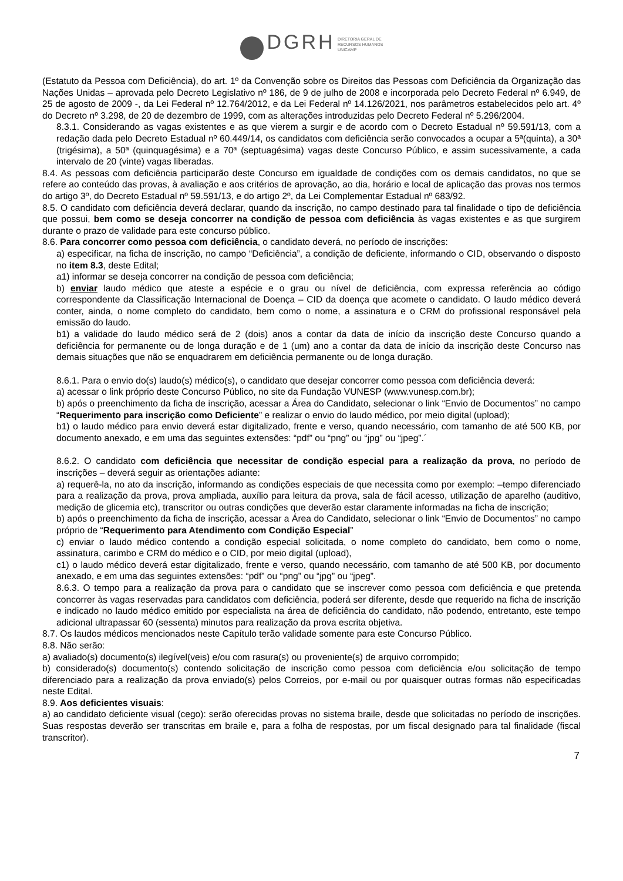DGRH DIRETORIA GERAL DE
RECURSOS HUMANOS
UNICAMP
(Estatuto da Pessoa com Deficiência), do art. 1º da Convenção sobre os Direitos das Pessoas com Deficiência da Organização das Nações Unidas – aprovada pelo Decreto Legislativo nº 186, de 9 de julho de 2008 e incorporada pelo Decreto Federal nº 6.949, de 25 de agosto de 2009 -, da Lei Federal nº 12.764/2012, e da Lei Federal nº 14.126/2021, nos parâmetros estabelecidos pelo art. 4º do Decreto nº 3.298, de 20 de dezembro de 1999, com as alterações introduzidas pelo Decreto Federal nº 5.296/2004.
8.3.1. Considerando as vagas existentes e as que vierem a surgir e de acordo com o Decreto Estadual nº 59.591/13, com a redação dada pelo Decreto Estadual nº 60.449/14, os candidatos com deficiência serão convocados a ocupar a 5ª(quinta), a 30ª (trigésima), a 50ª (quinquagésima) e a 70ª (septuagésima) vagas deste Concurso Público, e assim sucessivamente, a cada intervalo de 20 (vinte) vagas liberadas.
8.4. As pessoas com deficiência participarão deste Concurso em igualdade de condições com os demais candidatos, no que se refere ao conteúdo das provas, à avaliação e aos critérios de aprovação, ao dia, horário e local de aplicação das provas nos termos do artigo 3º, do Decreto Estadual nº 59.591/13, e do artigo 2º, da Lei Complementar Estadual nº 683/92.
8.5. O candidato com deficiência deverá declarar, quando da inscrição, no campo destinado para tal finalidade o tipo de deficiência que possui, bem como se deseja concorrer na condição de pessoa com deficiência às vagas existentes e as que surgirem durante o prazo de validade para este concurso público.
8.6. Para concorrer como pessoa com deficiência, o candidato deverá, no período de inscrições:
a) especificar, na ficha de inscrição, no campo “Deficiência”, a condição de deficiente, informando o CID, observando o disposto no item 8.3, deste Edital;
a1) informar se deseja concorrer na condição de pessoa com deficiência;
b) enviar laudo médico que ateste a espécie e o grau ou nível de deficiência, com expressa referência ao código correspondente da Classificação Internacional de Doença – CID da doença que acomete o candidato. O laudo médico deverá conter, ainda, o nome completo do candidato, bem como o nome, a assinatura e o CRM do profissional responsável pela emissão do laudo.
b1) a validade do laudo médico será de 2 (dois) anos a contar da data de início da inscrição deste Concurso quando a deficiência for permanente ou de longa duração e de 1 (um) ano a contar da data de início da inscrição deste Concurso nas demais situações que não se enquadrarem em deficiência permanente ou de longa duração.
8.6.1. Para o envio do(s) laudo(s) médico(s), o candidato que desejar concorrer como pessoa com deficiência deverá:
a) acessar o link próprio deste Concurso Público, no site da Fundação VUNESP (www.vunesp.com.br);
b) após o preenchimento da ficha de inscrição, acessar a Área do Candidato, selecionar o link “Envio de Documentos” no campo “Requerimento para inscrição como Deficiente” e realizar o envio do laudo médico, por meio digital (upload);
b1) o laudo médico para envio deverá estar digitalizado, frente e verso, quando necessário, com tamanho de até 500 KB, por documento anexado, e em uma das seguintes extensões: “pdf” ou “png” ou “jpg” ou “jpeg”.´
8.6.2. O candidato com deficiência que necessitar de condição especial para a realização da prova, no período de inscrições – deverá seguir as orientações adiante:
a) requerê-la, no ato da inscrição, informando as condições especiais de que necessita como por exemplo: –tempo diferenciado para a realização da prova, prova ampliada, auxílio para leitura da prova, sala de fácil acesso, utilização de aparelho (auditivo, medição de glicemia etc), transcritor ou outras condições que deverão estar claramente informadas na ficha de inscrição;
b) após o preenchimento da ficha de inscrição, acessar a Área do Candidato, selecionar o link “Envio de Documentos” no campo próprio de “Requerimento para Atendimento com Condição Especial”
c) enviar o laudo médico contendo a condição especial solicitada, o nome completo do candidato, bem como o nome, assinatura, carimbo e CRM do médico e o CID, por meio digital (upload),
c1) o laudo médico deverá estar digitalizado, frente e verso, quando necessário, com tamanho de até 500 KB, por documento anexado, e em uma das seguintes extensões: “pdf” ou “png” ou “jpg” ou “jpeg”.
8.6.3. O tempo para a realização da prova para o candidato que se inscrever como pessoa com deficiência e que pretenda concorrer às vagas reservadas para candidatos com deficiência, poderá ser diferente, desde que requerido na ficha de inscrição e indicado no laudo médico emitido por especialista na área de deficiência do candidato, não podendo, entretanto, este tempo adicional ultrapassar 60 (sessenta) minutos para realização da prova escrita objetiva.
8.7. Os laudos médicos mencionados neste Capítulo terão validade somente para este Concurso Público.
8.8. Não serão:
a) avaliado(s) documento(s) ilegível(veis) e/ou com rasura(s) ou proveniente(s) de arquivo corrompido;
b) considerado(s) documento(s) contendo solicitação de inscrição como pessoa com deficiência e/ou solicitação de tempo diferenciado para a realização da prova enviado(s) pelos Correios, por e-mail ou por quaisquer outras formas não especificadas neste Edital.
8.9. Aos deficientes visuais:
a) ao candidato deficiente visual (cego): serão oferecidas provas no sistema braile, desde que solicitadas no período de inscrições. Suas respostas deverão ser transcritas em braile e, para a folha de respostas, por um fiscal designado para tal finalidade (fiscal transcritor).
7